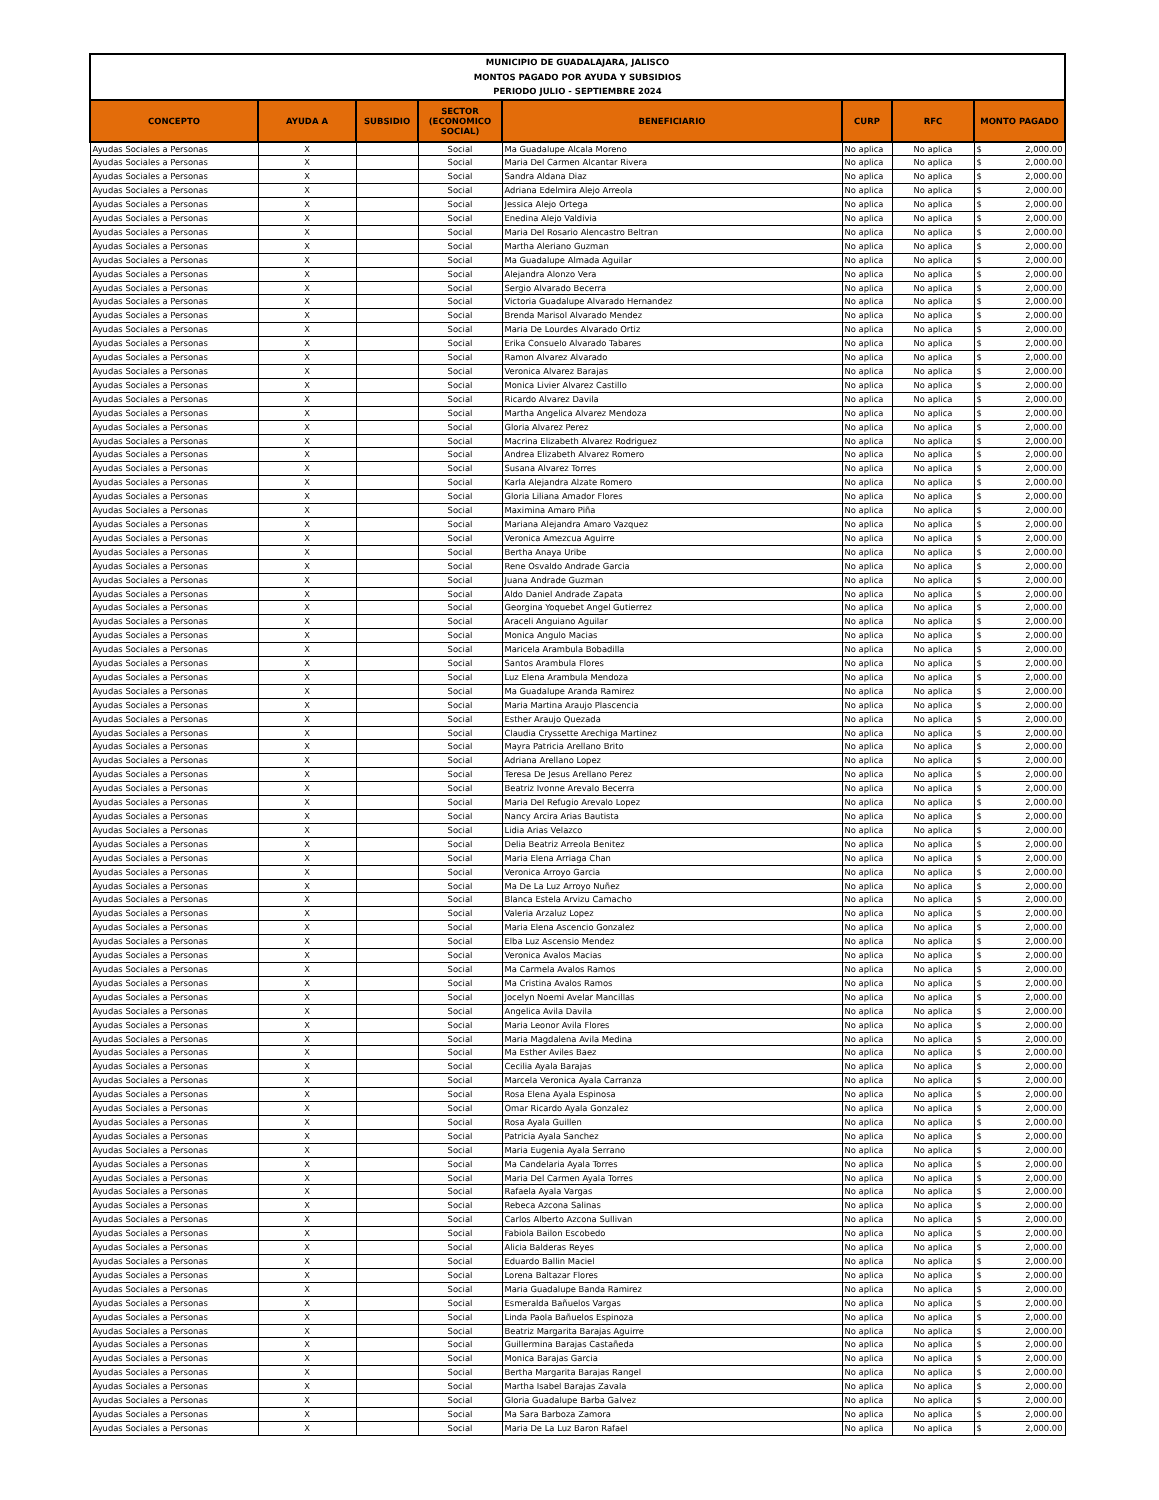| MUNICIPIO DE GUADALAJARA, JALISCO MONTOS PAGADO POR AYUDA Y SUBSIDIOS PERIODO JULIO - SEPTIEMBRE 2024 | | | | | | | |
| CONCEPTO | AYUDA A | SUBSIDIO | SECTOR (ECONOMICO SOCIAL) | BENEFICIARIO | CURP | RFC | MONTO PAGADO |
| Ayudas Sociales a Personas | X | | Social | Ma Guadalupe Alcala Moreno | No aplica | No aplica | $ 2,000.00 |
| Ayudas Sociales a Personas | X | | Social | Maria Del Carmen Alcantar Rivera | No aplica | No aplica | $ 2,000.00 |
| Ayudas Sociales a Personas | X | | Social | Sandra Aldana Diaz | No aplica | No aplica | $ 2,000.00 |
| Ayudas Sociales a Personas | X | | Social | Adriana Edelmira Alejo Arreola | No aplica | No aplica | $ 2,000.00 |
| Ayudas Sociales a Personas | X | | Social | Jessica Alejo Ortega | No aplica | No aplica | $ 2,000.00 |
| Ayudas Sociales a Personas | X | | Social | Enedina Alejo Valdivia | No aplica | No aplica | $ 2,000.00 |
| Ayudas Sociales a Personas | X | | Social | Maria Del Rosario Alencastro Beltran | No aplica | No aplica | $ 2,000.00 |
| Ayudas Sociales a Personas | X | | Social | Martha Aleriano Guzman | No aplica | No aplica | $ 2,000.00 |
| Ayudas Sociales a Personas | X | | Social | Ma Guadalupe Almada Aguilar | No aplica | No aplica | $ 2,000.00 |
| Ayudas Sociales a Personas | X | | Social | Alejandra Alonzo Vera | No aplica | No aplica | $ 2,000.00 |
| Ayudas Sociales a Personas | X | | Social | Sergio Alvarado Becerra | No aplica | No aplica | $ 2,000.00 |
| Ayudas Sociales a Personas | X | | Social | Victoria Guadalupe Alvarado Hernandez | No aplica | No aplica | $ 2,000.00 |
| Ayudas Sociales a Personas | X | | Social | Brenda Marisol Alvarado Mendez | No aplica | No aplica | $ 2,000.00 |
| Ayudas Sociales a Personas | X | | Social | Maria De Lourdes Alvarado Ortiz | No aplica | No aplica | $ 2,000.00 |
| Ayudas Sociales a Personas | X | | Social | Erika Consuelo Alvarado Tabares | No aplica | No aplica | $ 2,000.00 |
| Ayudas Sociales a Personas | X | | Social | Ramon Alvarez Alvarado | No aplica | No aplica | $ 2,000.00 |
| Ayudas Sociales a Personas | X | | Social | Veronica Alvarez Barajas | No aplica | No aplica | $ 2,000.00 |
| Ayudas Sociales a Personas | X | | Social | Monica Livier Alvarez Castillo | No aplica | No aplica | $ 2,000.00 |
| Ayudas Sociales a Personas | X | | Social | Ricardo Alvarez Davila | No aplica | No aplica | $ 2,000.00 |
| Ayudas Sociales a Personas | X | | Social | Martha Angelica Alvarez Mendoza | No aplica | No aplica | $ 2,000.00 |
| Ayudas Sociales a Personas | X | | Social | Gloria Alvarez Perez | No aplica | No aplica | $ 2,000.00 |
| Ayudas Sociales a Personas | X | | Social | Macrina Elizabeth Alvarez Rodriguez | No aplica | No aplica | $ 2,000.00 |
| Ayudas Sociales a Personas | X | | Social | Andrea Elizabeth Alvarez Romero | No aplica | No aplica | $ 2,000.00 |
| Ayudas Sociales a Personas | X | | Social | Susana Alvarez Torres | No aplica | No aplica | $ 2,000.00 |
| Ayudas Sociales a Personas | X | | Social | Karla Alejandra Alzate Romero | No aplica | No aplica | $ 2,000.00 |
| Ayudas Sociales a Personas | X | | Social | Gloria Liliana Amador Flores | No aplica | No aplica | $ 2,000.00 |
| Ayudas Sociales a Personas | X | | Social | Maximina Amaro Piña | No aplica | No aplica | $ 2,000.00 |
| Ayudas Sociales a Personas | X | | Social | Mariana Alejandra Amaro Vazquez | No aplica | No aplica | $ 2,000.00 |
| Ayudas Sociales a Personas | X | | Social | Veronica Amezcua Aguirre | No aplica | No aplica | $ 2,000.00 |
| Ayudas Sociales a Personas | X | | Social | Bertha Anaya Uribe | No aplica | No aplica | $ 2,000.00 |
| Ayudas Sociales a Personas | X | | Social | Rene Osvaldo Andrade Garcia | No aplica | No aplica | $ 2,000.00 |
| Ayudas Sociales a Personas | X | | Social | Juana Andrade Guzman | No aplica | No aplica | $ 2,000.00 |
| Ayudas Sociales a Personas | X | | Social | Aldo Daniel Andrade Zapata | No aplica | No aplica | $ 2,000.00 |
| Ayudas Sociales a Personas | X | | Social | Georgina Yoquebet Angel Gutierrez | No aplica | No aplica | $ 2,000.00 |
| Ayudas Sociales a Personas | X | | Social | Araceli Anguiano Aguilar | No aplica | No aplica | $ 2,000.00 |
| Ayudas Sociales a Personas | X | | Social | Monica Angulo Macias | No aplica | No aplica | $ 2,000.00 |
| Ayudas Sociales a Personas | X | | Social | Maricela Arambula Bobadilla | No aplica | No aplica | $ 2,000.00 |
| Ayudas Sociales a Personas | X | | Social | Santos Arambula Flores | No aplica | No aplica | $ 2,000.00 |
| Ayudas Sociales a Personas | X | | Social | Luz Elena Arambula Mendoza | No aplica | No aplica | $ 2,000.00 |
| Ayudas Sociales a Personas | X | | Social | Ma Guadalupe Aranda Ramirez | No aplica | No aplica | $ 2,000.00 |
| Ayudas Sociales a Personas | X | | Social | Maria Martina Araujo Plascencia | No aplica | No aplica | $ 2,000.00 |
| Ayudas Sociales a Personas | X | | Social | Esther Araujo Quezada | No aplica | No aplica | $ 2,000.00 |
| Ayudas Sociales a Personas | X | | Social | Claudia Cryssette Arechiga Martinez | No aplica | No aplica | $ 2,000.00 |
| Ayudas Sociales a Personas | X | | Social | Mayra Patricia Arellano Brito | No aplica | No aplica | $ 2,000.00 |
| Ayudas Sociales a Personas | X | | Social | Adriana Arellano Lopez | No aplica | No aplica | $ 2,000.00 |
| Ayudas Sociales a Personas | X | | Social | Teresa De Jesus Arellano Perez | No aplica | No aplica | $ 2,000.00 |
| Ayudas Sociales a Personas | X | | Social | Beatriz Ivonne Arevalo Becerra | No aplica | No aplica | $ 2,000.00 |
| Ayudas Sociales a Personas | X | | Social | Maria Del Refugio Arevalo Lopez | No aplica | No aplica | $ 2,000.00 |
| Ayudas Sociales a Personas | X | | Social | Nancy Arcira Arias Bautista | No aplica | No aplica | $ 2,000.00 |
| Ayudas Sociales a Personas | X | | Social | Lidia Arias Velazco | No aplica | No aplica | $ 2,000.00 |
| Ayudas Sociales a Personas | X | | Social | Delia Beatriz Arreola Benitez | No aplica | No aplica | $ 2,000.00 |
| Ayudas Sociales a Personas | X | | Social | Maria Elena Arriaga Chan | No aplica | No aplica | $ 2,000.00 |
| Ayudas Sociales a Personas | X | | Social | Veronica Arroyo Garcia | No aplica | No aplica | $ 2,000.00 |
| Ayudas Sociales a Personas | X | | Social | Ma De La Luz Arroyo Nuñez | No aplica | No aplica | $ 2,000.00 |
| Ayudas Sociales a Personas | X | | Social | Blanca Estela Arvizu Camacho | No aplica | No aplica | $ 2,000.00 |
| Ayudas Sociales a Personas | X | | Social | Valeria Arzaluz Lopez | No aplica | No aplica | $ 2,000.00 |
| Ayudas Sociales a Personas | X | | Social | Maria Elena Ascencio Gonzalez | No aplica | No aplica | $ 2,000.00 |
| Ayudas Sociales a Personas | X | | Social | Elba Luz Ascensio Mendez | No aplica | No aplica | $ 2,000.00 |
| Ayudas Sociales a Personas | X | | Social | Veronica Avalos Macias | No aplica | No aplica | $ 2,000.00 |
| Ayudas Sociales a Personas | X | | Social | Ma Carmela Avalos Ramos | No aplica | No aplica | $ 2,000.00 |
| Ayudas Sociales a Personas | X | | Social | Ma Cristina Avalos Ramos | No aplica | No aplica | $ 2,000.00 |
| Ayudas Sociales a Personas | X | | Social | Jocelyn Noemi Avelar Mancillas | No aplica | No aplica | $ 2,000.00 |
| Ayudas Sociales a Personas | X | | Social | Angelica Avila Davila | No aplica | No aplica | $ 2,000.00 |
| Ayudas Sociales a Personas | X | | Social | Maria Leonor Avila Flores | No aplica | No aplica | $ 2,000.00 |
| Ayudas Sociales a Personas | X | | Social | Maria Magdalena Avila Medina | No aplica | No aplica | $ 2,000.00 |
| Ayudas Sociales a Personas | X | | Social | Ma Esther Aviles Baez | No aplica | No aplica | $ 2,000.00 |
| Ayudas Sociales a Personas | X | | Social | Cecilia Ayala Barajas | No aplica | No aplica | $ 2,000.00 |
| Ayudas Sociales a Personas | X | | Social | Marcela Veronica Ayala Carranza | No aplica | No aplica | $ 2,000.00 |
| Ayudas Sociales a Personas | X | | Social | Rosa Elena Ayala Espinosa | No aplica | No aplica | $ 2,000.00 |
| Ayudas Sociales a Personas | X | | Social | Omar Ricardo Ayala Gonzalez | No aplica | No aplica | $ 2,000.00 |
| Ayudas Sociales a Personas | X | | Social | Rosa Ayala Guillen | No aplica | No aplica | $ 2,000.00 |
| Ayudas Sociales a Personas | X | | Social | Patricia Ayala Sanchez | No aplica | No aplica | $ 2,000.00 |
| Ayudas Sociales a Personas | X | | Social | Maria Eugenia Ayala Serrano | No aplica | No aplica | $ 2,000.00 |
| Ayudas Sociales a Personas | X | | Social | Ma Candelaria Ayala Torres | No aplica | No aplica | $ 2,000.00 |
| Ayudas Sociales a Personas | X | | Social | Maria Del Carmen Ayala Torres | No aplica | No aplica | $ 2,000.00 |
| Ayudas Sociales a Personas | X | | Social | Rafaela Ayala Vargas | No aplica | No aplica | $ 2,000.00 |
| Ayudas Sociales a Personas | X | | Social | Rebeca Azcona Salinas | No aplica | No aplica | $ 2,000.00 |
| Ayudas Sociales a Personas | X | | Social | Carlos Alberto Azcona Sullivan | No aplica | No aplica | $ 2,000.00 |
| Ayudas Sociales a Personas | X | | Social | Fabiola Bailon Escobedo | No aplica | No aplica | $ 2,000.00 |
| Ayudas Sociales a Personas | X | | Social | Alicia Balderas Reyes | No aplica | No aplica | $ 2,000.00 |
| Ayudas Sociales a Personas | X | | Social | Eduardo Ballin Maciel | No aplica | No aplica | $ 2,000.00 |
| Ayudas Sociales a Personas | X | | Social | Lorena Baltazar Flores | No aplica | No aplica | $ 2,000.00 |
| Ayudas Sociales a Personas | X | | Social | Maria Guadalupe Banda Ramirez | No aplica | No aplica | $ 2,000.00 |
| Ayudas Sociales a Personas | X | | Social | Esmeralda Bañuelos Vargas | No aplica | No aplica | $ 2,000.00 |
| Ayudas Sociales a Personas | X | | Social | Linda Paola Bañuelos Espinoza | No aplica | No aplica | $ 2,000.00 |
| Ayudas Sociales a Personas | X | | Social | Beatriz Margarita Barajas Aguirre | No aplica | No aplica | $ 2,000.00 |
| Ayudas Sociales a Personas | X | | Social | Guillermina Barajas Castañeda | No aplica | No aplica | $ 2,000.00 |
| Ayudas Sociales a Personas | X | | Social | Monica Barajas Garcia | No aplica | No aplica | $ 2,000.00 |
| Ayudas Sociales a Personas | X | | Social | Bertha Margarita Barajas Rangel | No aplica | No aplica | $ 2,000.00 |
| Ayudas Sociales a Personas | X | | Social | Martha Isabel Barajas Zavala | No aplica | No aplica | $ 2,000.00 |
| Ayudas Sociales a Personas | X | | Social | Gloria Guadalupe Barba Galvez | No aplica | No aplica | $ 2,000.00 |
| Ayudas Sociales a Personas | X | | Social | Ma Sara Barboza Zamora | No aplica | No aplica | $ 2,000.00 |
| Ayudas Sociales a Personas | X | | Social | Maria De La Luz Baron Rafael | No aplica | No aplica | $ 2,000.00 |